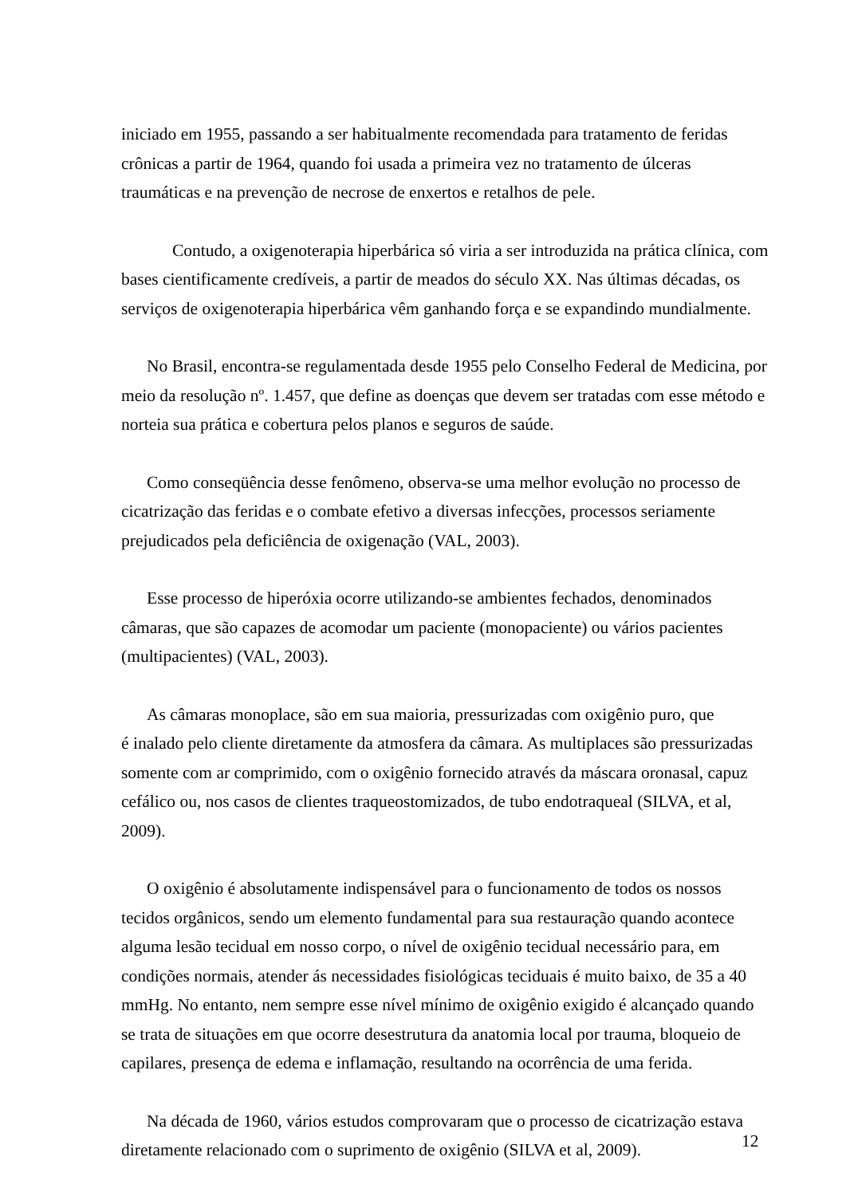iniciado em 1955, passando a ser habitualmente recomendada para tratamento de feridas crônicas a partir de 1964, quando foi usada a primeira vez no tratamento de úlceras traumáticas e na prevenção de necrose de enxertos e retalhos de pele.
Contudo, a oxigenoterapia hiperbárica só viria a ser introduzida na prática clínica, com bases cientificamente credíveis, a partir de meados do século XX. Nas últimas décadas, os serviços de oxigenoterapia hiperbárica vêm ganhando força e se expandindo mundialmente.
No Brasil, encontra-se regulamentada desde 1955 pelo Conselho Federal de Medicina, por meio da resolução nº. 1.457, que define as doenças que devem ser tratadas com esse método e norteia sua prática e cobertura pelos planos e seguros de saúde.
Como conseqüência desse fenômeno, observa-se uma melhor evolução no processo de cicatrização das feridas e o combate efetivo a diversas infecções, processos seriamente prejudicados pela deficiência de oxigenação (VAL, 2003).
Esse processo de hiperóxia ocorre utilizando-se ambientes fechados, denominados câmaras, que são capazes de acomodar um paciente (monopaciente) ou vários pacientes (multipacientes) (VAL, 2003).
As câmaras monoplace, são em sua maioria, pressurizadas com oxigênio puro, que
é inalado pelo cliente diretamente da atmosfera da câmara. As multiplaces são pressurizadas somente com ar comprimido, com o oxigênio fornecido através da máscara oronasal, capuz cefálico ou, nos casos de clientes traqueostomizados, de tubo endotraqueal (SILVA, et al, 2009).
O oxigênio é absolutamente indispensável para o funcionamento de todos os nossos tecidos orgânicos, sendo um elemento fundamental para sua restauração quando acontece alguma lesão tecidual em nosso corpo, o nível de oxigênio tecidual necessário para, em condições normais, atender ás necessidades fisiológicas teciduais é muito baixo, de 35 a 40 mmHg. No entanto, nem sempre esse nível mínimo de oxigênio exigido é alcançado quando se trata de situações em que ocorre desestrutura da anatomia local por trauma, bloqueio de capilares, presença de edema e inflamação, resultando na ocorrência de uma ferida.
Na década de 1960, vários estudos comprovaram que o processo de cicatrização estava diretamente relacionado com o suprimento de oxigênio (SILVA et al, 2009).
12